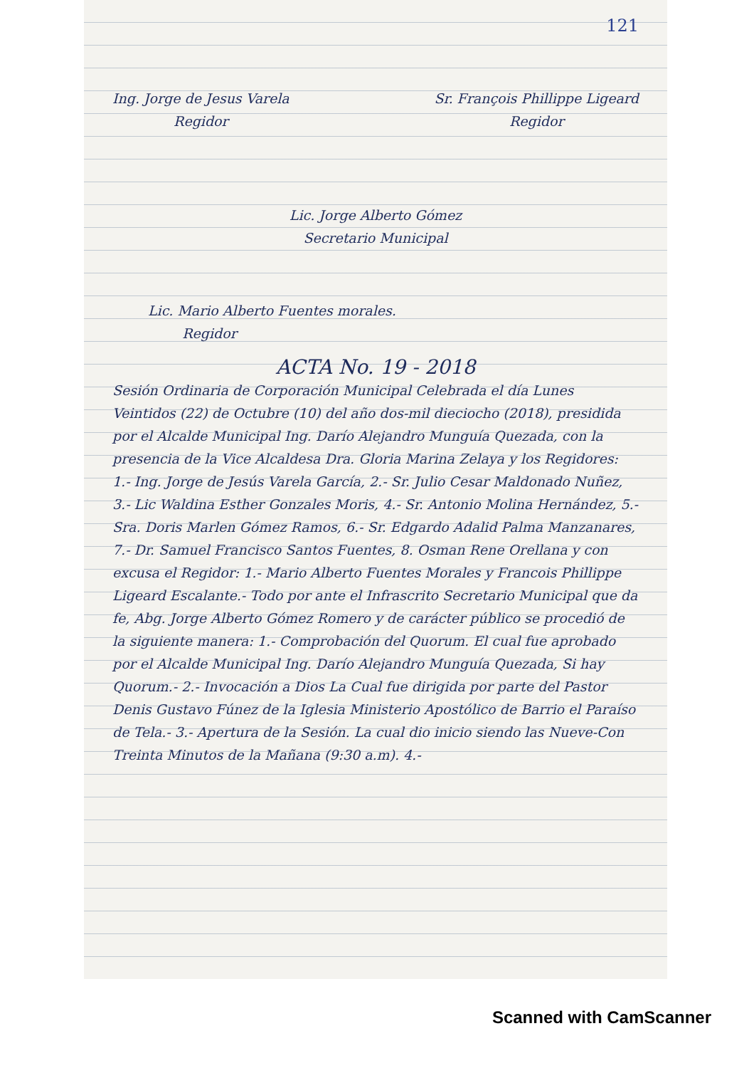121
Ing. Jorge de Jesus Varela
Regidor
Sr. François Phillippe Ligeard
Regidor
Lic. Jorge Alberto Gómez
Secretario Municipal
Lic. Mario Alberto Fuentes morales.
Regidor
ACTA No. 19 - 2018
Sesión Ordinaria de Corporación Municipal Celebrada el día Lunes Veintidos (22) de Octubre (10) del año dos-mil dieciocho (2018), presidida por el Alcalde Municipal Ing. Darío Alejandro Munguía Quezada, con la presencia de la Vice Alcaldesa Dra. Gloria Marina Zelaya y los Regidores: 1.- Ing. Jorge de Jesús Varela García, 2.- Sr. Julio Cesar Maldonado Nuñez, 3.- Lic Waldina Esther Gonzales Moris, 4.- Sr. Antonio Molina Hernández, 5.- Sra. Doris Marlen Gómez Ramos, 6.- Sr. Edgardo Adalid Palma Manzanares, 7.- Dr. Samuel Francisco Santos Fuentes, 8. Osman Rene Orellana y con excusa el Regidor: 1.- Mario Alberto Fuentes Morales y Francois Phillippe Ligeard Escalante.- Todo por ante el Infrascrito Secretario Municipal que da fe, Abg. Jorge Alberto Gómez Romero y de carácter público se procedió de la siguiente manera: 1.- Comprobación del Quorum. El cual fue aprobado por el Alcalde Municipal Ing. Darío Alejandro Munguía Quezada, Si hay Quorum.- 2.- Invocación a Dios La Cual fue dirigida por parte del Pastor Denis Gustavo Fúnez de la Iglesia Ministerio Apostólico de Barrio el Paraíso de Tela.- 3.- Apertura de la Sesión. La cual dio inicio siendo las Nueve-Con Treinta Minutos de la Mañana (9:30 a.m). 4.-
Scanned with CamScanner